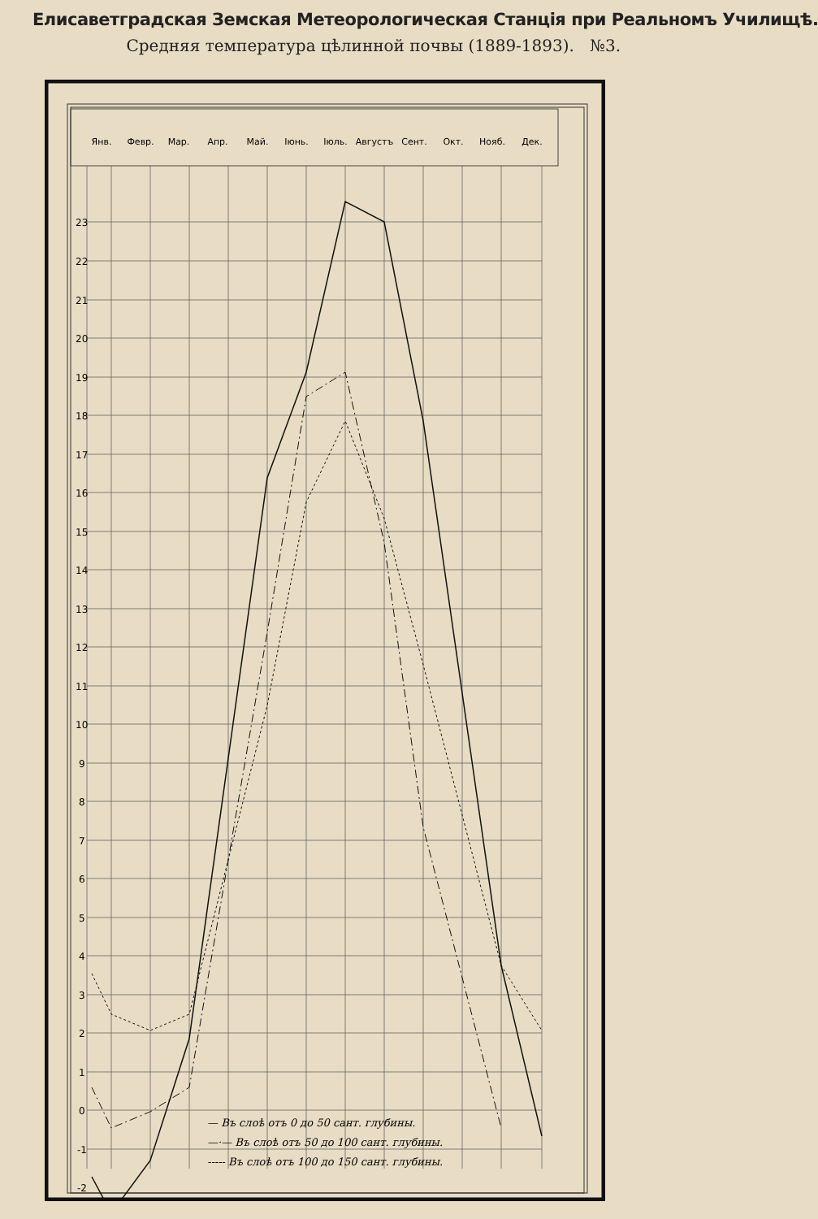Елисаветградская Земская Метеорологическая Станція при Реальномъ Училищѣ.
Средняя температура цѣлинной почвы (1889-1893). №3.
Янв.
Февр.
Мар.
Апр.
Май.
Іюнь.
Іюль.
Августъ
Сент.
Окт.
Нояб.
Дек.
23
22
21
20
19
18
17
16
15
14
13
12
11
10
9
8
7
6
5
4
3
2
1
0
-1
-2
— Въ слоѣ отъ 0 до 50 сант. глубины.
—·— Въ слоѣ отъ 50 до 100 сант. глубины.
----- Въ слоѣ отъ 100 до 150 сант. глубины.